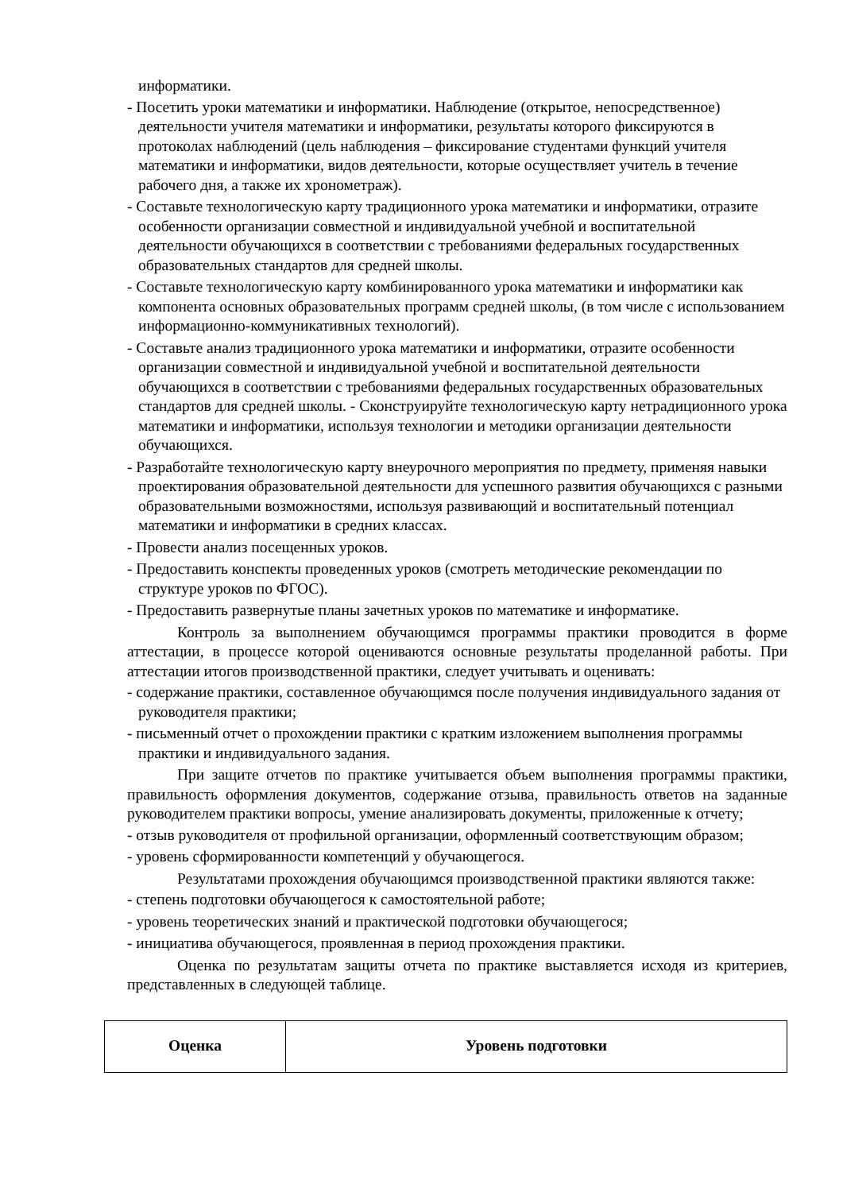информатики.
- Посетить уроки математики и информатики. Наблюдение (открытое, непосредственное) деятельности учителя математики и информатики, результаты которого фиксируются в протоколах наблюдений (цель наблюдения – фиксирование студентами функций учителя математики и информатики, видов деятельности, которые осуществляет учитель в течение рабочего дня, а также их хронометраж).
- Составьте технологическую карту традиционного урока математики и информатики, отразите особенности организации совместной и индивидуальной учебной и воспитательной деятельности обучающихся в соответствии с требованиями федеральных государственных образовательных стандартов для средней школы.
- Составьте технологическую карту комбинированного урока математики и информатики как компонента основных образовательных программ средней школы, (в том числе с использованием информационно-коммуникативных технологий).
- Составьте анализ традиционного урока математики и информатики, отразите особенности организации совместной и индивидуальной учебной и воспитательной деятельности обучающихся в соответствии с требованиями федеральных государственных образовательных стандартов для средней школы. - Сконструируйте технологическую карту нетрадиционного урока математики и информатики, используя технологии и методики организации деятельности обучающихся.
- Разработайте технологическую карту внеурочного мероприятия по предмету, применяя навыки проектирования образовательной деятельности для успешного развития обучающихся с разными образовательными возможностями, используя развивающий и воспитательный потенциал математики и информатики в средних классах.
- Провести анализ посещенных уроков.
- Предоставить конспекты проведенных уроков (смотреть методические рекомендации по структуре уроков по ФГОС).
- Предоставить развернутые планы зачетных уроков по математике и информатике.
Контроль за выполнением обучающимся программы практики проводится в форме аттестации, в процессе которой оцениваются основные результаты проделанной работы. При аттестации итогов производственной практики, следует учитывать и оценивать:
- содержание практики, составленное обучающимся после получения индивидуального задания от руководителя практики;
- письменный отчет о прохождении практики с кратким изложением выполнения программы практики и индивидуального задания.
При защите отчетов по практике учитывается объем выполнения программы практики, правильность оформления документов, содержание отзыва, правильность ответов на заданные руководителем практики вопросы, умение анализировать документы, приложенные к отчету;
- отзыв руководителя от профильной организации, оформленный соответствующим образом;
- уровень сформированности компетенций у обучающегося.
Результатами прохождения обучающимся производственной практики являются также:
- степень подготовки обучающегося к самостоятельной работе;
- уровень теоретических знаний и практической подготовки обучающегося;
- инициатива обучающегося, проявленная в период прохождения практики.
Оценка по результатам защиты отчета по практике выставляется исходя из критериев, представленных в следующей таблице.
| Оценка | Уровень подготовки |
| --- | --- |